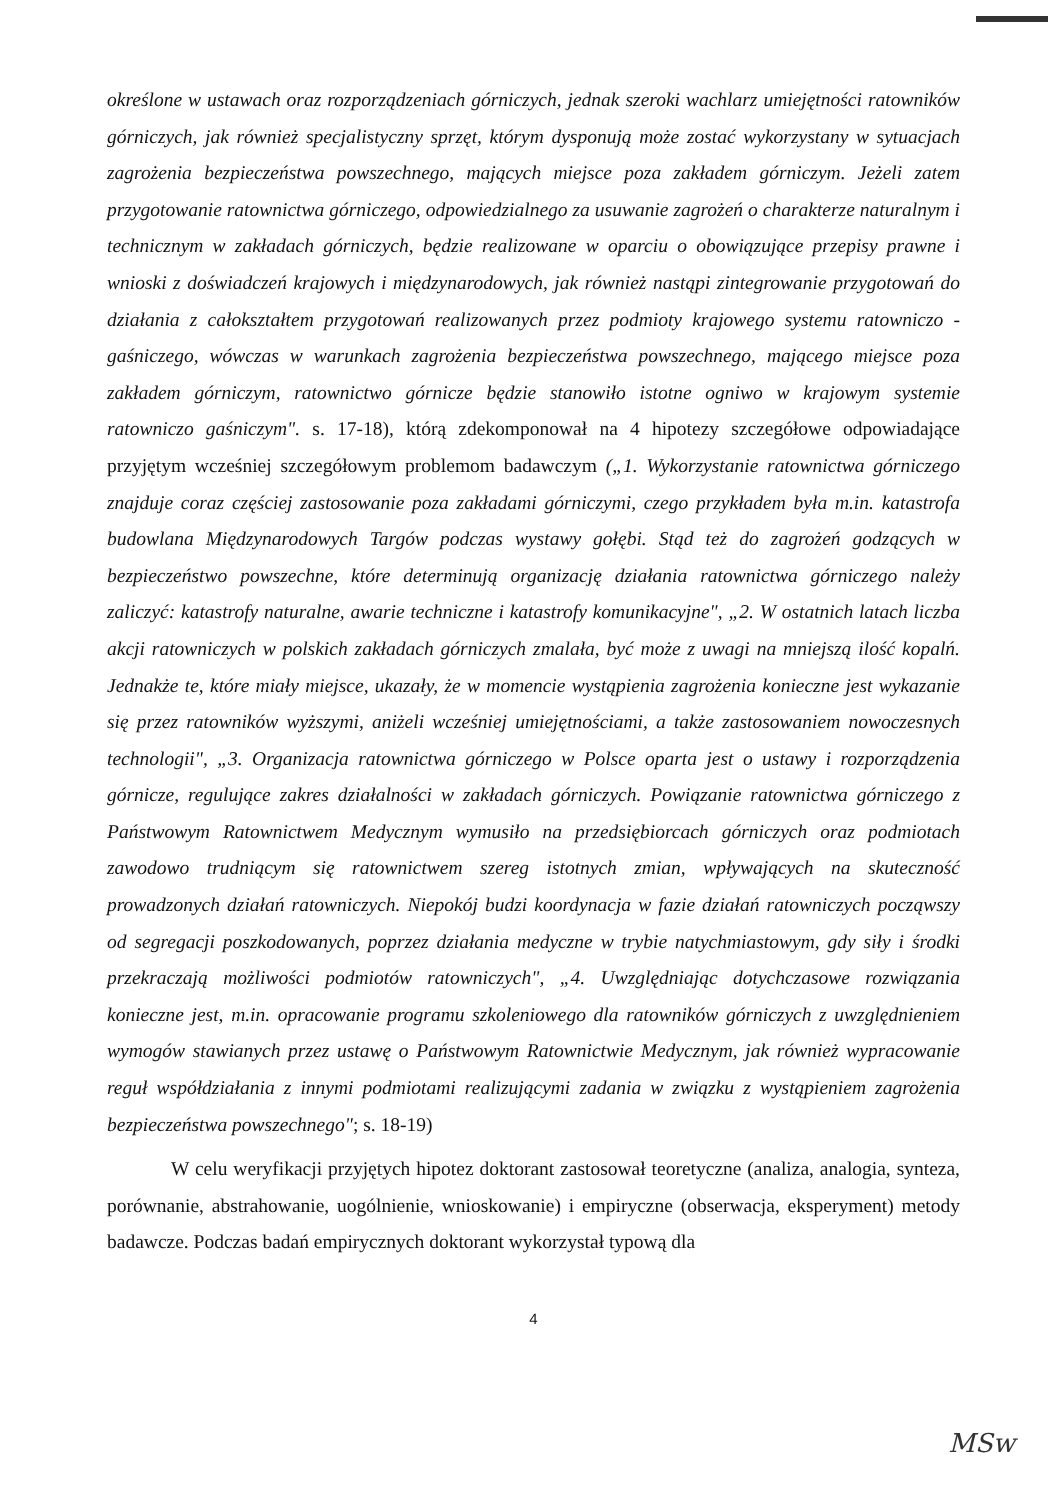określone w ustawach oraz rozporządzeniach górniczych, jednak szeroki wachlarz umiejętności ratowników górniczych, jak również specjalistyczny sprzęt, którym dysponują może zostać wykorzystany w sytuacjach zagrożenia bezpieczeństwa powszechnego, mających miejsce poza zakładem górniczym. Jeżeli zatem przygotowanie ratownictwa górniczego, odpowiedzialnego za usuwanie zagrożeń o charakterze naturalnym i technicznym w zakładach górniczych, będzie realizowane w oparciu o obowiązujące przepisy prawne i wnioski z doświadczeń krajowych i międzynarodowych, jak również nastąpi zintegrowanie przygotowań do działania z całokształtem przygotowań realizowanych przez podmioty krajowego systemu ratowniczo - gaśniczego, wówczas w warunkach zagrożenia bezpieczeństwa powszechnego, mającego miejsce poza zakładem górniczym, ratownictwo górnicze będzie stanowiło istotne ogniwo w krajowym systemie ratowniczo gaśniczym". s. 17-18), którą zdekomponował na 4 hipotezy szczegółowe odpowiadające przyjętym wcześniej szczegółowym problemom badawczym („1. Wykorzystanie ratownictwa górniczego znajduje coraz częściej zastosowanie poza zakładami górniczymi, czego przykładem była m.in. katastrofa budowlana Międzynarodowych Targów podczas wystawy gołębi. Stąd też do zagrożeń godzących w bezpieczeństwo powszechne, które determinują organizację działania ratownictwa górniczego należy zaliczyć: katastrofy naturalne, awarie techniczne i katastrofy komunikacyjne", „2. W ostatnich latach liczba akcji ratowniczych w polskich zakładach górniczych zmalała, być może z uwagi na mniejszą ilość kopalń. Jednakże te, które miały miejsce, ukazały, że w momencie wystąpienia zagrożenia konieczne jest wykazanie się przez ratowników wyższymi, aniżeli wcześniej umiejętnościami, a także zastosowaniem nowoczesnych technologii", „3. Organizacja ratownictwa górniczego w Polsce oparta jest o ustawy i rozporządzenia górnicze, regulujące zakres działalności w zakładach górniczych. Powiązanie ratownictwa górniczego z Państwowym Ratownictwem Medycznym wymusiło na przedsiębiorcach górniczych oraz podmiotach zawodowo trudniącym się ratownictwem szereg istotnych zmian, wpływających na skuteczność prowadzonych działań ratowniczych. Niepokój budzi koordynacja w fazie działań ratowniczych począwszy od segregacji poszkodowanych, poprzez działania medyczne w trybie natychmiastowym, gdy siły i środki przekraczają możliwości podmiotów ratowniczych", „4. Uwzględniając dotychczasowe rozwiązania konieczne jest, m.in. opracowanie programu szkoleniowego dla ratowników górniczych z uwzględnieniem wymogów stawianych przez ustawę o Państwowym Ratownictwie Medycznym, jak również wypracowanie reguł współdziałania z innymi podmiotami realizującymi zadania w związku z wystąpieniem zagrożenia bezpieczeństwa powszechnego"; s. 18-19)
W celu weryfikacji przyjętych hipotez doktorant zastosował teoretyczne (analiza, analogia, synteza, porównanie, abstrahowanie, uogólnienie, wnioskowanie) i empiryczne (obserwacja, eksperyment) metody badawcze. Podczas badań empirycznych doktorant wykorzystał typową dla
4
MSw